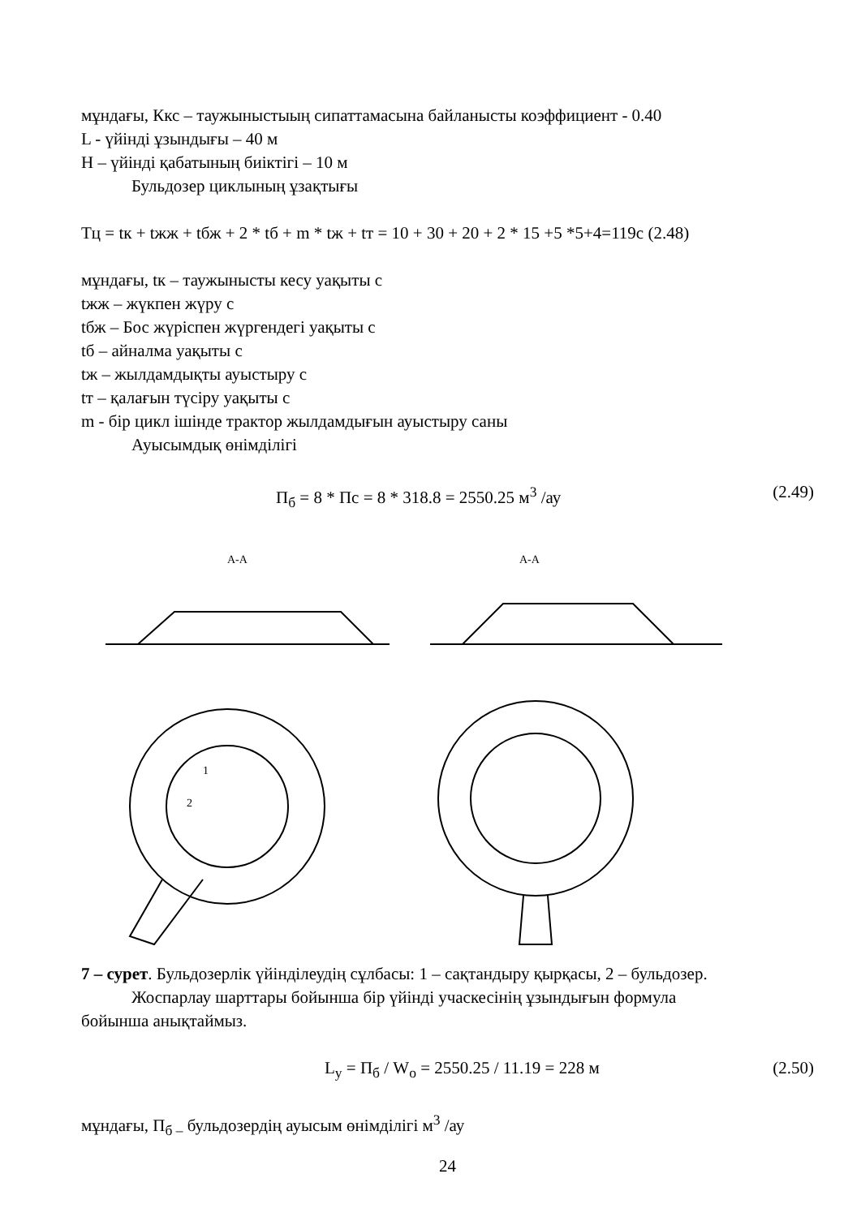мұндағы, Ккс – таужыныстыың сипаттамасына байланысты коэффициент - 0.40
L - үйінді ұзындығы – 40 м
H – үйінді қабатының биіктігі – 10 м
Бульдозер циклының ұзақтығы
Тц = tк + tжж + tбж + 2 * tб + m * tж + tт = 10 + 30 + 20 + 2 * 15 +5 *5+4=119с (2.48)
мұндағы, tк – таужынысты кесу уақыты с
tжж – жүкпен жүру с
tбж – Бос жүріспен жүргендегі уақыты с
tб – айналма уақыты с
tж – жылдамдықты ауыстыру с
tт – қалағын түсіру уақыты с
m - бір цикл ішінде трактор жылдамдығын ауыстыру саны
Ауысымдық өнімділігі
П<sub>б</sub> = 8 * Пс = 8 * 318.8 = 2550.25 м<sup>3</sup> /ау (2.49)
А-А
А-А
2
1
7 – сурет. Бульдозерлік үйінділеудің сұлбасы: 1 – сақтандыру қырқасы, 2 – бульдозер.
Жоспарлау шарттары бойынша бір үйінді учаскесінің ұзындығын формула
бойынша анықтаймыз.
L<sub>у</sub> = П<sub>б</sub> / W<sub>о</sub> = 2550.25 / 11.19 = 228 м (2.50)
мұндағы, П<sub>б –</sub> бульдозердің ауысым өнімділігі м<sup>3</sup> /ау
24